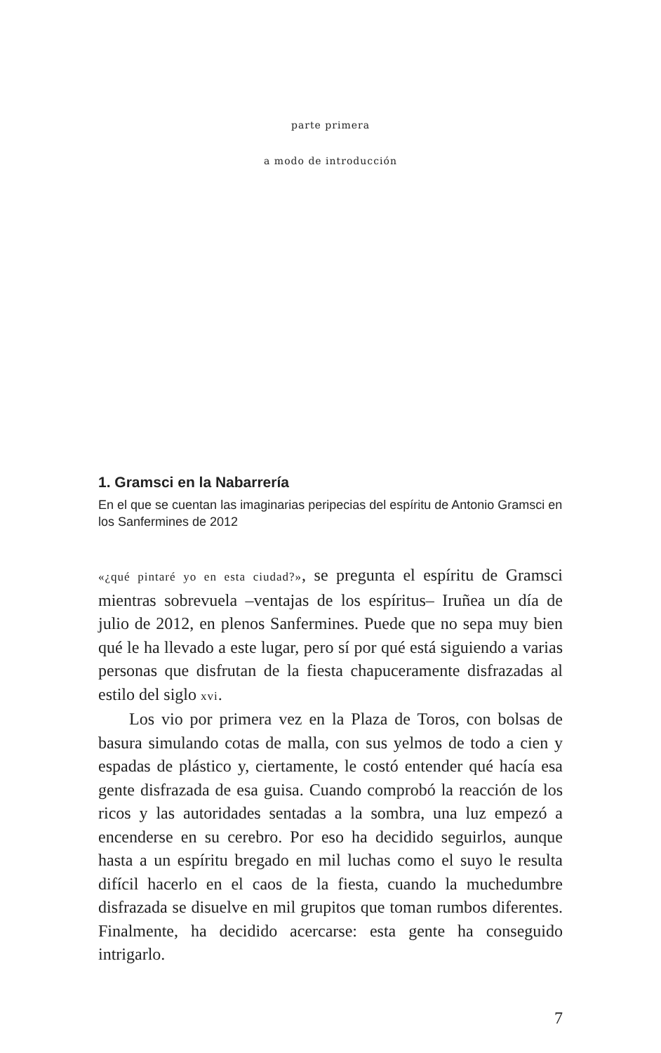parte primera
a modo de introducción
1. Gramsci en la Nabarrería
En el que se cuentan las imaginarias peripecias del espíritu de Antonio Gramsci en los Sanfermines de 2012
«¿qué pintaré yo en esta ciudad?», se pregunta el espíritu de Gramsci mientras sobrevuela –ventajas de los espíritus– Iruñea un día de julio de 2012, en plenos Sanfermines. Puede que no sepa muy bien qué le ha llevado a este lugar, pero sí por qué está siguiendo a varias personas que disfrutan de la fiesta chapuceramente disfrazadas al estilo del siglo xvi.
Los vio por primera vez en la Plaza de Toros, con bolsas de basura simulando cotas de malla, con sus yelmos de todo a cien y espadas de plástico y, ciertamente, le costó entender qué hacía esa gente disfrazada de esa guisa. Cuando comprobó la reacción de los ricos y las autoridades sentadas a la sombra, una luz empezó a encenderse en su cerebro. Por eso ha decidido seguirlos, aunque hasta a un espíritu bregado en mil luchas como el suyo le resulta difícil hacerlo en el caos de la fiesta, cuando la muchedumbre disfrazada se disuelve en mil grupitos que toman rumbos diferentes. Finalmente, ha decidido acercarse: esta gente ha conseguido intrigarlo.
7